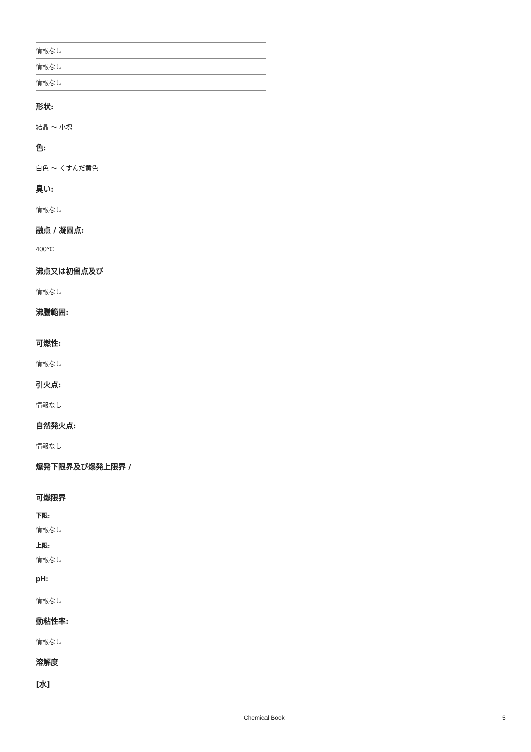情報なし
情報なし
情報なし
形状:
結晶 ～ 小塊
色:
白色 ～ くすんだ黄色
臭い:
情報なし
融点 / 凝固点:
400℃
沸点又は初留点及び
情報なし
沸騰範囲:
可燃性:
情報なし
引火点:
情報なし
自然発火点:
情報なし
爆発下限界及び爆発上限界 /
可燃限界
下限:
情報なし
上限:
情報なし
pH:
情報なし
動粘性率:
情報なし
溶解度
[水]
Chemical Book 5